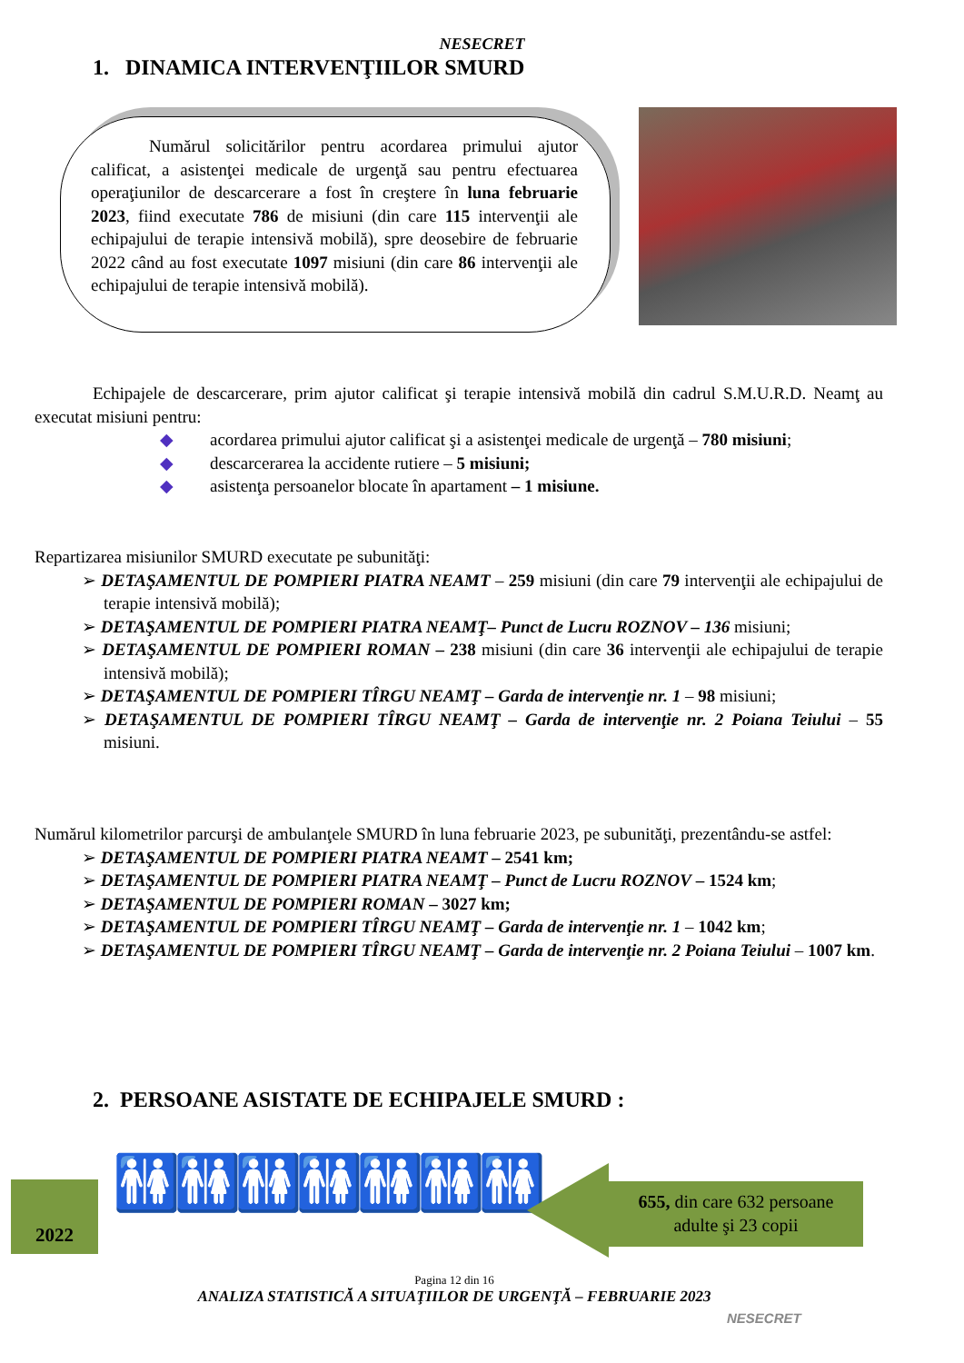NESECRET
1. DINAMICA INTERVENŢIILOR SMURD
Numărul solicitărilor pentru acordarea primului ajutor calificat, a asistenţei medicale de urgenţă sau pentru efectuarea operaţiunilor de descarcerare a fost în creştere în luna februarie 2023, fiind executate 786 de misiuni (din care 115 intervenţii ale echipajului de terapie intensivă mobilă), spre deosebire de februarie 2022 când au fost executate 1097 misiuni (din care 86 intervenţii ale echipajului de terapie intensivă mobilă).
Echipajele de descarcerare, prim ajutor calificat şi terapie intensivă mobilă din cadrul S.M.U.R.D. Neamţ au executat misiuni pentru:
◆ acordarea primului ajutor calificat şi a asistenţei medicale de urgenţă – 780 misiuni;
◆ descarcerarea la accidente rutiere – 5 misiuni;
◆ asistenţa persoanelor blocate în apartament – 1 misiune.
Repartizarea misiunilor SMURD executate pe subunităţi:
➢ DETAŞAMENTUL DE POMPIERI PIATRA NEAMT – 259 misiuni (din care 79 intervenţii ale echipajului de terapie intensivă mobilă);
➢ DETAŞAMENTUL DE POMPIERI PIATRA NEAMŢ– Punct de Lucru ROZNOV – 136 misiuni;
➢ DETAŞAMENTUL DE POMPIERI ROMAN – 238 misiuni (din care 36 intervenţii ale echipajului de terapie intensivă mobilă);
➢ DETAŞAMENTUL DE POMPIERI TÎRGU NEAMŢ – Garda de intervenţie nr. 1 – 98 misiuni;
➢ DETAŞAMENTUL DE POMPIERI TÎRGU NEAMŢ – Garda de intervenţie nr. 2 Poiana Teiului – 55 misiuni.
Numărul kilometrilor parcurşi de ambulanţele SMURD în luna februarie 2023, pe subunităţi, prezentându-se astfel:
➢ DETAŞAMENTUL DE POMPIERI PIATRA NEAMT – 2541 km;
➢ DETAŞAMENTUL DE POMPIERI PIATRA NEAMŢ – Punct de Lucru ROZNOV – 1524 km;
➢ DETAŞAMENTUL DE POMPIERI ROMAN – 3027 km;
➢ DETAŞAMENTUL DE POMPIERI TÎRGU NEAMŢ – Garda de intervenţie nr. 1 – 1042 km;
➢ DETAŞAMENTUL DE POMPIERI TÎRGU NEAMŢ – Garda de intervenţie nr. 2 Poiana Teiului – 1007 km.
2. PERSOANE ASISTATE DE ECHIPAJELE SMURD :
2022 🚻🚻🚻🚻🚻🚻🚻
655, din care 632 persoane
adulte şi 23 copii
Pagina 12 din 16
ANALIZA STATISTICĂ A SITUAŢIILOR DE URGENŢĂ – FEBRUARIE 2023
NESECRET